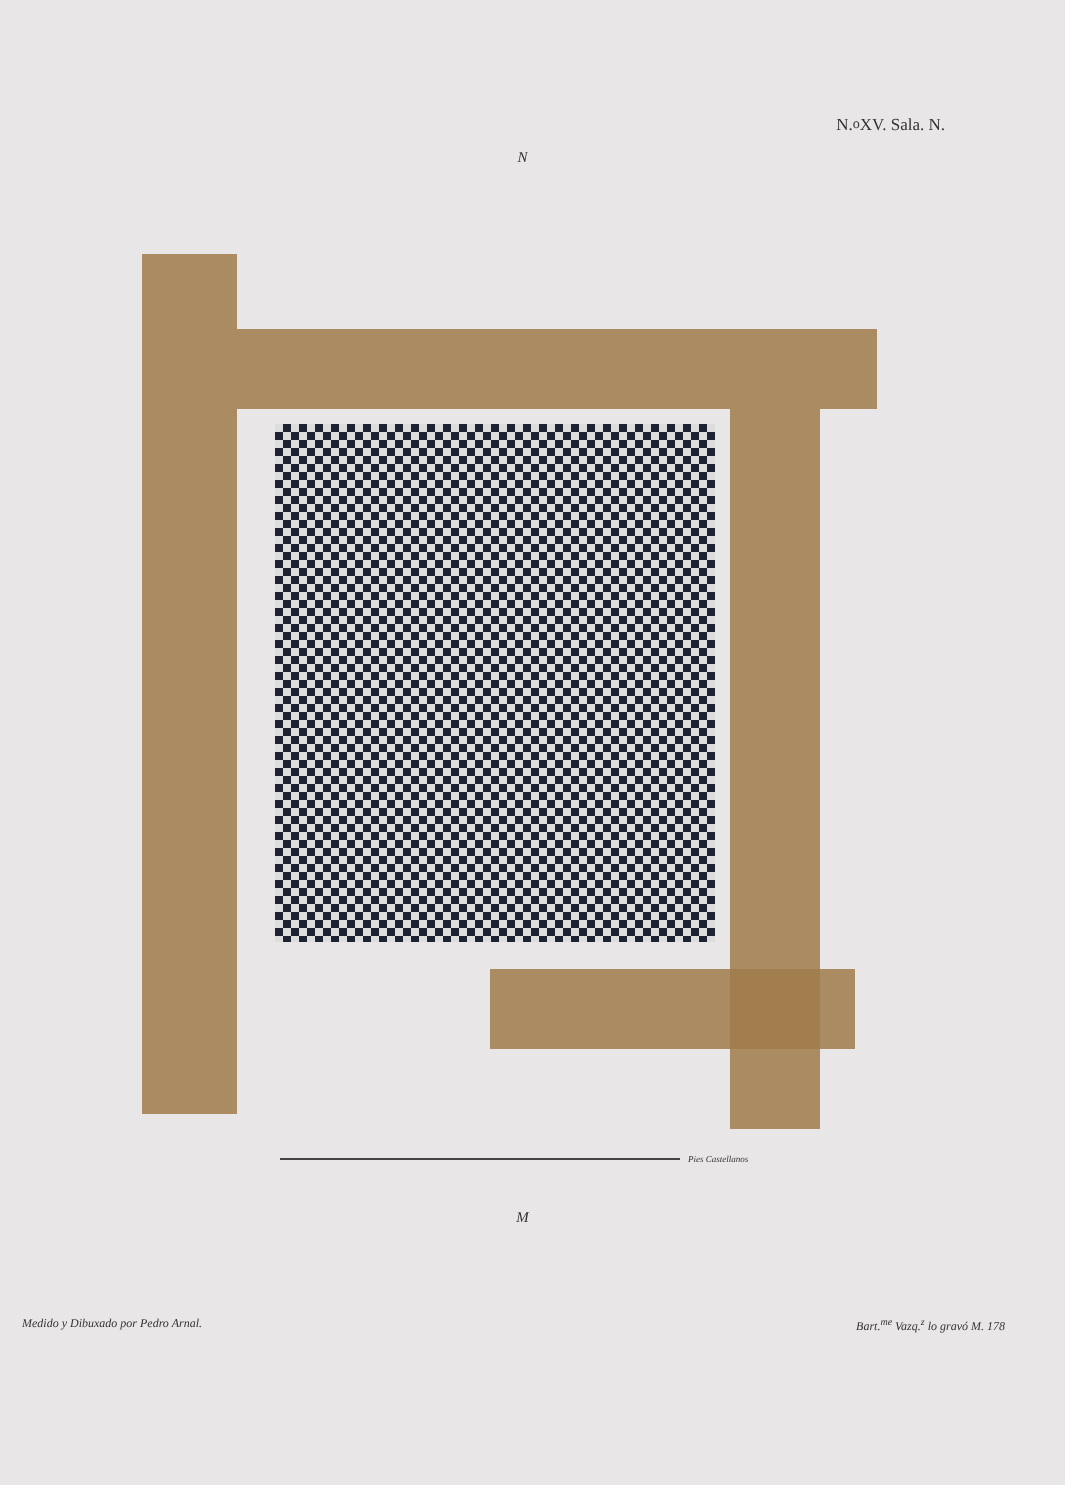N.<sup>o</sup> XV. Sala. N.
N
Pies Castellanos
M
Medido y Dibuxado por Pedro Arnal.
Bart.<sup>me</sup> Vazq.<sup>z</sup> lo gravó M. 178